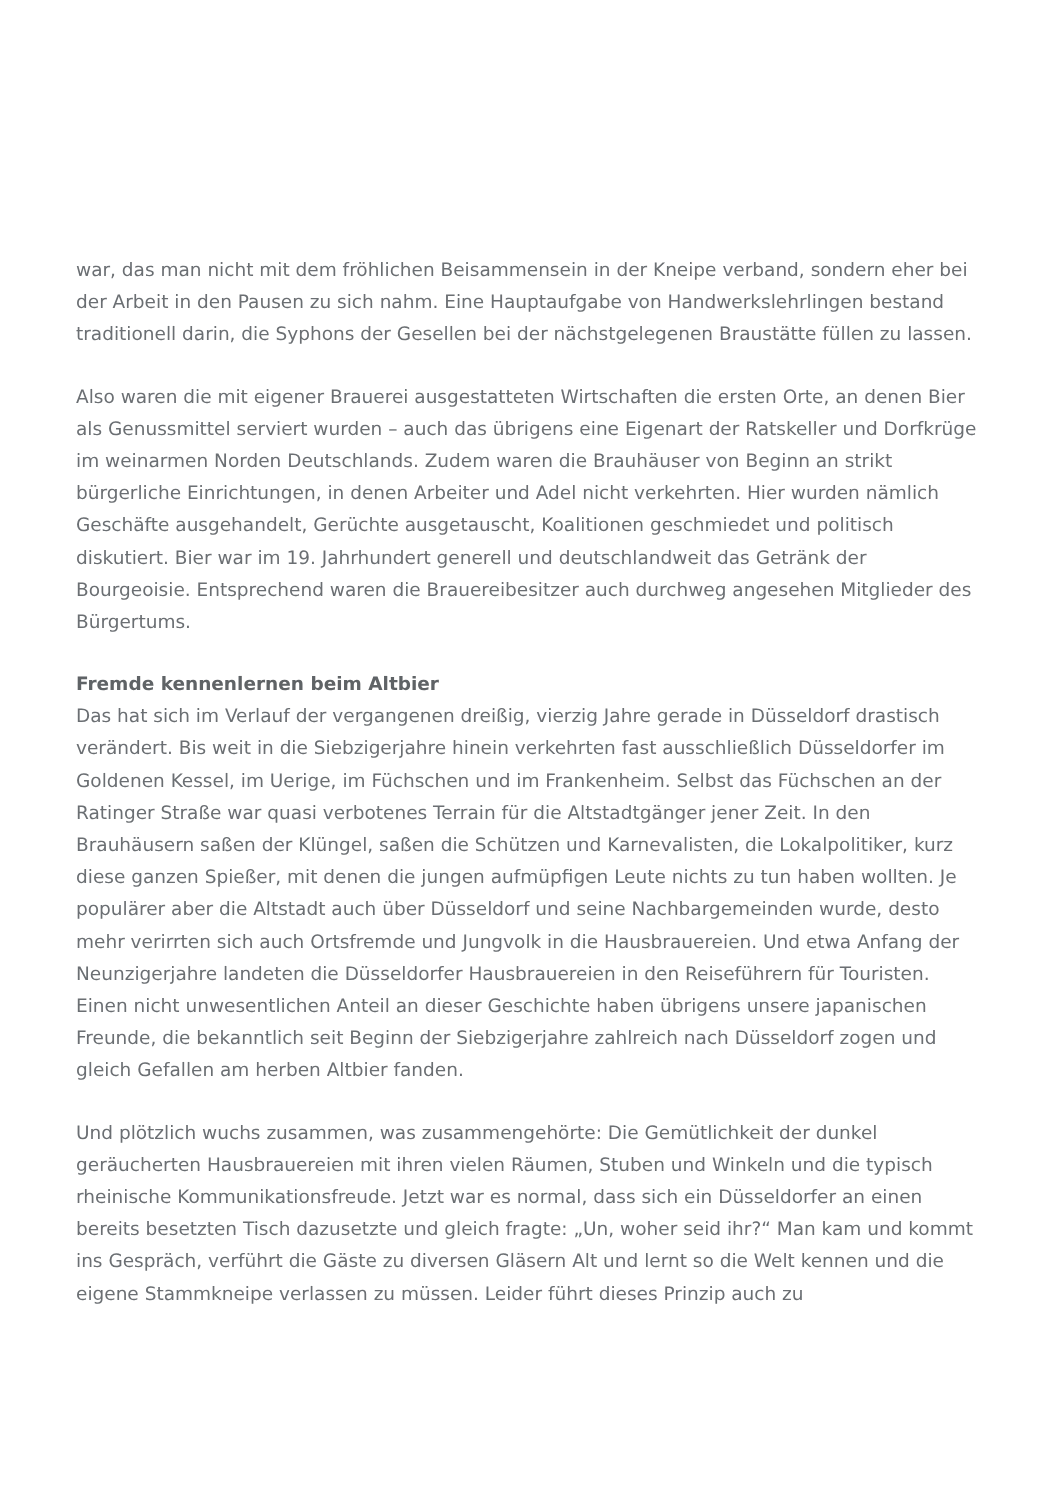war, das man nicht mit dem fröhlichen Beisammensein in der Kneipe verband, sondern eher bei der Arbeit in den Pausen zu sich nahm. Eine Hauptaufgabe von Handwerkslehrlingen bestand traditionell darin, die Syphons der Gesellen bei der nächstgelegenen Braustätte füllen zu lassen.
Also waren die mit eigener Brauerei ausgestatteten Wirtschaften die ersten Orte, an denen Bier als Genussmittel serviert wurden – auch das übrigens eine Eigenart der Ratskeller und Dorfkrüge im weinarmen Norden Deutschlands. Zudem waren die Brauhäuser von Beginn an strikt bürgerliche Einrichtungen, in denen Arbeiter und Adel nicht verkehrten. Hier wurden nämlich Geschäfte ausgehandelt, Gerüchte ausgetauscht, Koalitionen geschmiedet und politisch diskutiert. Bier war im 19. Jahrhundert generell und deutschlandweit das Getränk der Bourgeoisie. Entsprechend waren die Brauereibesitzer auch durchweg angesehen Mitglieder des Bürgertums.
Fremde kennenlernen beim Altbier
Das hat sich im Verlauf der vergangenen dreißig, vierzig Jahre gerade in Düsseldorf drastisch verändert. Bis weit in die Siebzigerjahre hinein verkehrten fast ausschließlich Düsseldorfer im Goldenen Kessel, im Uerige, im Füchschen und im Frankenheim. Selbst das Füchschen an der Ratinger Straße war quasi verbotenes Terrain für die Altstadtgänger jener Zeit. In den Brauhäusern saßen der Klüngel, saßen die Schützen und Karnevalisten, die Lokalpolitiker, kurz diese ganzen Spießer, mit denen die jungen aufmüpfigen Leute nichts zu tun haben wollten. Je populärer aber die Altstadt auch über Düsseldorf und seine Nachbargemeinden wurde, desto mehr verirrten sich auch Ortsfremde und Jungvolk in die Hausbrauereien. Und etwa Anfang der Neunzigerjahre landeten die Düsseldorfer Hausbrauereien in den Reiseführern für Touristen. Einen nicht unwesentlichen Anteil an dieser Geschichte haben übrigens unsere japanischen Freunde, die bekanntlich seit Beginn der Siebzigerjahre zahlreich nach Düsseldorf zogen und gleich Gefallen am herben Altbier fanden.
Und plötzlich wuchs zusammen, was zusammengehörte: Die Gemütlichkeit der dunkel geräucherten Hausbrauereien mit ihren vielen Räumen, Stuben und Winkeln und die typisch rheinische Kommunikationsfreude. Jetzt war es normal, dass sich ein Düsseldorfer an einen bereits besetzten Tisch dazusetzte und gleich fragte: „Un, woher seid ihr?“ Man kam und kommt ins Gespräch, verführt die Gäste zu diversen Gläsern Alt und lernt so die Welt kennen und die eigene Stammkneipe verlassen zu müssen. Leider führt dieses Prinzip auch zu